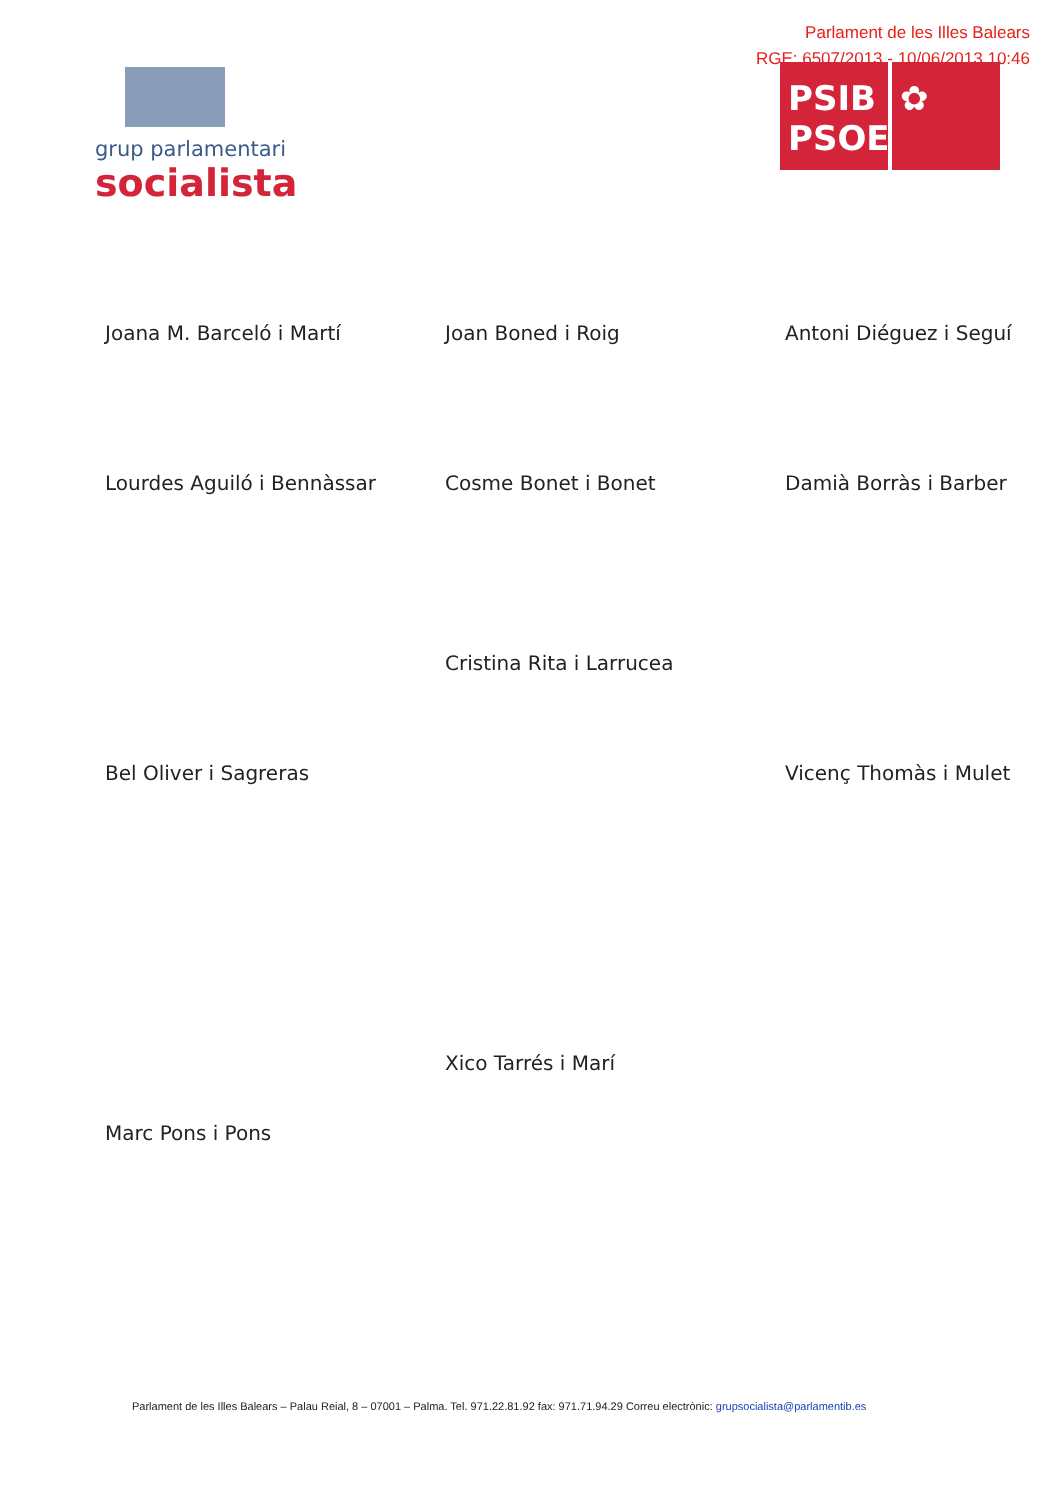Parlament de les Illes Balears
RGE: 6507/2013 - 10/06/2013 10:46
grup parlamentari
socialista
PSIB
PSOE
✿
Joana M. Barceló i Martí
Joan Boned i Roig
Antoni Diéguez i Seguí
Lourdes Aguiló i Bennàssar
Cosme Bonet i Bonet
Damià Borràs i Barber
Bel Oliver i Sagreras
Cristina Rita i Larrucea
Vicenç Thomàs i Mulet
Marc Pons i Pons
Xico Tarrés i Marí
Parlament de les Illes Balears – Palau Reial, 8 – 07001 – Palma. Tel. 971.22.81.92 fax: 971.71.94.29 Correu electrònic: grupsocialista@parlamentib.es